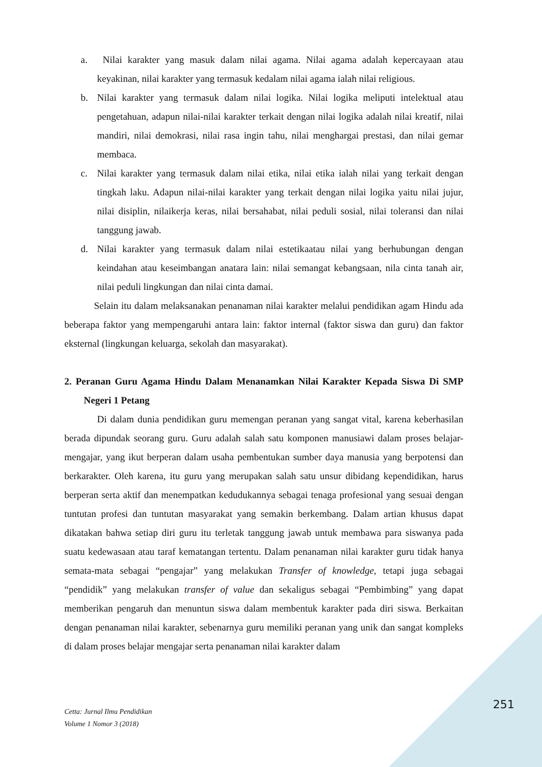a. Nilai karakter yang masuk dalam nilai agama. Nilai agama adalah kepercayaan atau keyakinan, nilai karakter yang termasuk kedalam nilai agama ialah nilai religious.
b. Nilai karakter yang termasuk dalam nilai logika. Nilai logika meliputi intelektual atau pengetahuan, adapun nilai-nilai karakter terkait dengan nilai logika adalah nilai kreatif, nilai mandiri, nilai demokrasi, nilai rasa ingin tahu, nilai menghargai prestasi, dan nilai gemar membaca.
c. Nilai karakter yang termasuk dalam nilai etika, nilai etika ialah nilai yang terkait dengan tingkah laku. Adapun nilai-nilai karakter yang terkait dengan nilai logika yaitu nilai jujur, nilai disiplin, nilaikerja keras, nilai bersahabat, nilai peduli sosial, nilai toleransi dan nilai tanggung jawab.
d. Nilai karakter yang termasuk dalam nilai estetikaatau nilai yang berhubungan dengan keindahan atau keseimbangan anatara lain: nilai semangat kebangsaan, nila cinta tanah air, nilai peduli lingkungan dan nilai cinta damai.
Selain itu dalam melaksanakan penanaman nilai karakter melalui pendidikan agam Hindu ada beberapa faktor yang mempengaruhi antara lain: faktor internal (faktor siswa dan guru) dan faktor eksternal (lingkungan keluarga, sekolah dan masyarakat).
2. Peranan Guru Agama Hindu Dalam Menanamkan Nilai Karakter Kepada Siswa Di SMP Negeri 1 Petang
Di dalam dunia pendidikan guru memengan peranan yang sangat vital, karena keberhasilan berada dipundak seorang guru. Guru adalah salah satu komponen manusiawi dalam proses belajar- mengajar, yang ikut berperan dalam usaha pembentukan sumber daya manusia yang berpotensi dan berkarakter. Oleh karena, itu guru yang merupakan salah satu unsur dibidang kependidikan, harus berperan serta aktif dan menempatkan kedudukannya sebagai tenaga profesional yang sesuai dengan tuntutan profesi dan tuntutan masyarakat yang semakin berkembang. Dalam artian khusus dapat dikatakan bahwa setiap diri guru itu terletak tanggung jawab untuk membawa para siswanya pada suatu kedewasaan atau taraf kematangan tertentu. Dalam penanaman nilai karakter guru tidak hanya semata-mata sebagai “pengajar” yang melakukan Transfer of knowledge, tetapi juga sebagai “pendidik” yang melakukan transfer of value dan sekaligus sebagai “Pembimbing” yang dapat memberikan pengaruh dan menuntun siswa dalam membentuk karakter pada diri siswa. Berkaitan dengan penanaman nilai karakter, sebenarnya guru memiliki peranan yang unik dan sangat kompleks di dalam proses belajar mengajar serta penanaman nilai karakter dalam
251
Cetta: Jurnal Ilmu Pendidikan
Volume 1 Nomor 3 (2018)